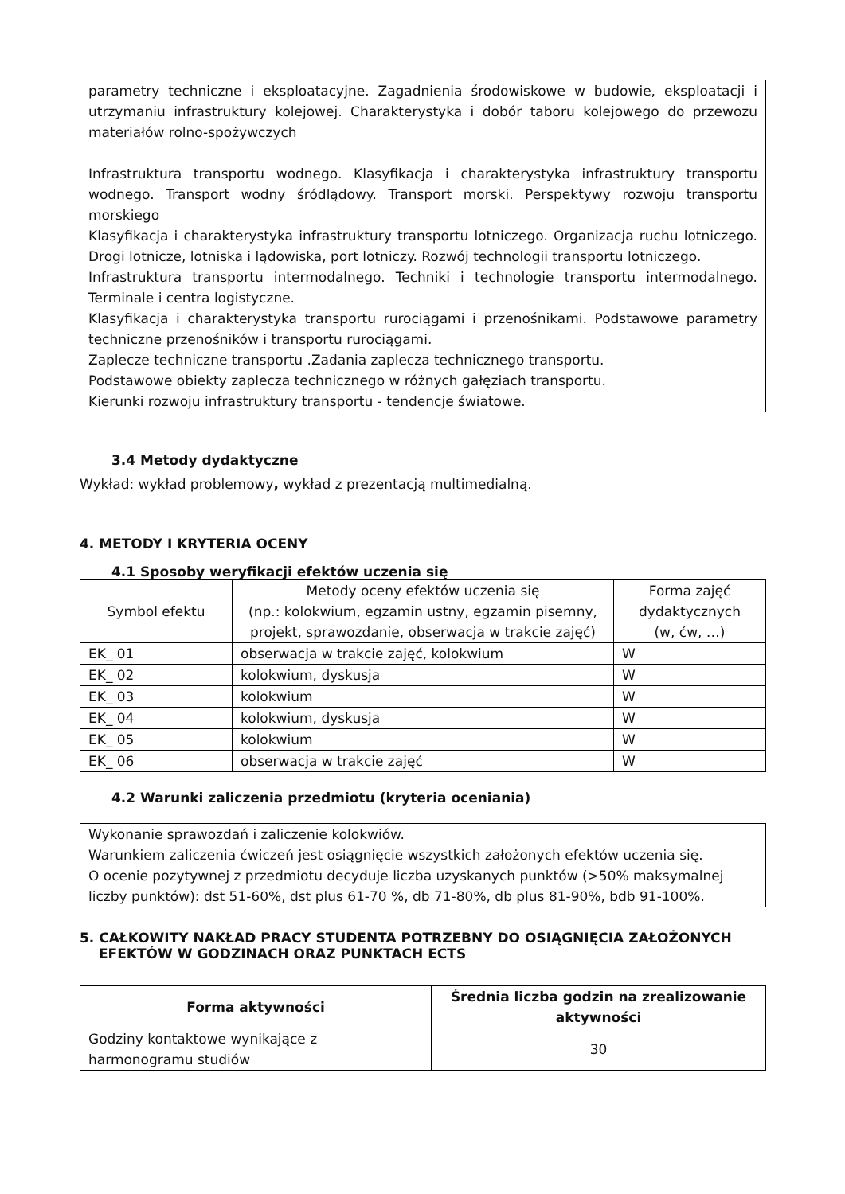parametry techniczne i eksploatacyjne. Zagadnienia środowiskowe w budowie, eksploatacji i utrzymaniu infrastruktury kolejowej. Charakterystyka i dobór taboru kolejowego do przewozu materiałów rolno-spożywczych
Infrastruktura transportu wodnego. Klasyfikacja i charakterystyka infrastruktury transportu wodnego. Transport wodny śródlądowy. Transport morski. Perspektywy rozwoju transportu morskiego
Klasyfikacja i charakterystyka infrastruktury transportu lotniczego. Organizacja ruchu lotniczego. Drogi lotnicze, lotniska i lądowiska, port lotniczy. Rozwój technologii transportu lotniczego.
Infrastruktura transportu intermodalnego. Techniki i technologie transportu intermodalnego. Terminale i centra logistyczne.
Klasyfikacja i charakterystyka transportu rurociągami i przenośnikami. Podstawowe parametry techniczne przenośników i transportu rurociągami.
Zaplecze techniczne transportu .Zadania zaplecza technicznego transportu.
Podstawowe obiekty zaplecza technicznego w różnych gałęziach transportu.
Kierunki rozwoju infrastruktury transportu - tendencje światowe.
3.4 Metody dydaktyczne
Wykład: wykład problemowy, wykład z prezentacją multimedialną.
4. METODY I KRYTERIA OCENY
4.1 Sposoby weryfikacji efektów uczenia się
| Symbol efektu | Metody oceny efektów uczenia się (np.: kolokwium, egzamin ustny, egzamin pisemny, projekt, sprawozdanie, obserwacja w trakcie zajęć) | Forma zajęć dydaktycznych (w, ćw, …) |
| --- | --- | --- |
| EK_ 01 | obserwacja w trakcie zajęć, kolokwium | W |
| EK_ 02 | kolokwium, dyskusja | W |
| EK_ 03 | kolokwium | W |
| EK_ 04 | kolokwium, dyskusja | W |
| EK_ 05 | kolokwium | W |
| EK_ 06 | obserwacja w trakcie zajęć | W |
4.2 Warunki zaliczenia przedmiotu (kryteria oceniania)
Wykonanie sprawozdań i zaliczenie kolokwiów.
Warunkiem zaliczenia ćwiczeń jest osiągnięcie wszystkich założonych efektów uczenia się.
O ocenie pozytywnej z przedmiotu decyduje liczba uzyskanych punktów (>50% maksymalnej liczby punktów): dst 51-60%, dst plus 61-70 %, db 71-80%, db plus 81-90%, bdb 91-100%.
5. CAŁKOWITY NAKŁAD PRACY STUDENTA POTRZEBNY DO OSIĄGNIĘCIA ZAŁOŻONYCH EFEKTÓW W GODZINACH ORAZ PUNKTACH ECTS
| Forma aktywności | Średnia liczba godzin na zrealizowanie aktywności |
| --- | --- |
| Godziny kontaktowe wynikające z harmonogramu studiów | 30 |